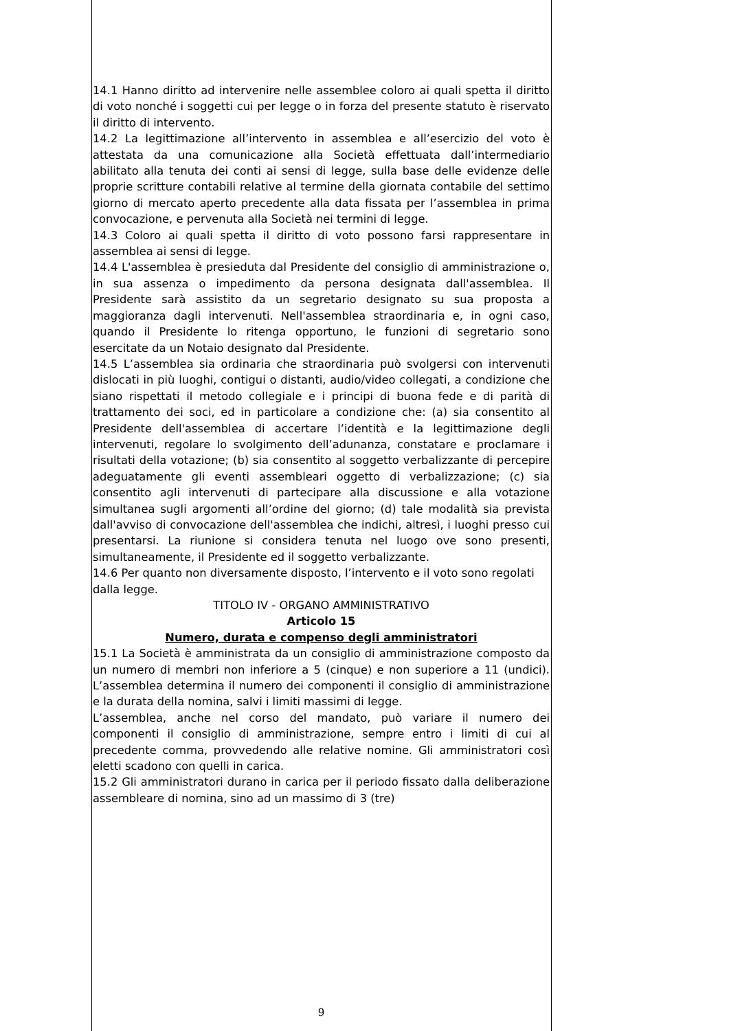14.1 Hanno diritto ad intervenire nelle assemblee coloro ai quali spetta il diritto di voto nonché i soggetti cui per legge o in forza del presente statuto è riservato il diritto di intervento.
14.2 La legittimazione all’intervento in assemblea e all’esercizio del voto è attestata da una comunicazione alla Società effettuata dall’intermediario abilitato alla tenuta dei conti ai sensi di legge, sulla base delle evidenze delle proprie scritture contabili relative al termine della giornata contabile del settimo giorno di mercato aperto precedente alla data fissata per l’assemblea in prima convocazione, e pervenuta alla Società nei termini di legge.
14.3 Coloro ai quali spetta il diritto di voto possono farsi rappresentare in assemblea ai sensi di legge.
14.4 L'assemblea è presieduta dal Presidente del consiglio di amministrazione o, in sua assenza o impedimento da persona designata dall'assemblea. Il Presidente sarà assistito da un segretario designato su sua proposta a maggioranza dagli intervenuti. Nell'assemblea straordinaria e, in ogni caso, quando il Presidente lo ritenga opportuno, le funzioni di segretario sono esercitate da un Notaio designato dal Presidente.
14.5 L’assemblea sia ordinaria che straordinaria può svolgersi con intervenuti dislocati in più luoghi, contigui o distanti, audio/video collegati, a condizione che siano rispettati il metodo collegiale e i principi di buona fede e di parità di trattamento dei soci, ed in particolare a condizione che: (a) sia consentito al Presidente dell'assemblea di accertare l’identità e la legittimazione degli intervenuti, regolare lo svolgimento dell’adunanza, constatare e proclamare i risultati della votazione; (b) sia consentito al soggetto verbalizzante di percepire adeguatamente gli eventi assembleari oggetto di verbalizzazione; (c) sia consentito agli intervenuti di partecipare alla discussione e alla votazione simultanea sugli argomenti all’ordine del giorno; (d) tale modalità sia prevista dall'avviso di convocazione dell'assemblea che indichi, altresì, i luoghi presso cui presentarsi. La riunione si considera tenuta nel luogo ove sono presenti, simultaneamente, il Presidente ed il soggetto verbalizzante.
14.6 Per quanto non diversamente disposto, l’intervento e il voto sono regolati dalla legge.
TITOLO IV - ORGANO AMMINISTRATIVO
Articolo 15
Numero, durata e compenso degli amministratori
15.1 La Società è amministrata da un consiglio di amministrazione composto da un numero di membri non inferiore a 5 (cinque) e non superiore a 11 (undici). L’assemblea determina il numero dei componenti il consiglio di amministrazione e la durata della nomina, salvi i limiti massimi di legge.
L’assemblea, anche nel corso del mandato, può variare il numero dei componenti il consiglio di amministrazione, sempre entro i limiti di cui al precedente comma, provvedendo alle relative nomine. Gli amministratori così eletti scadono con quelli in carica.
15.2 Gli amministratori durano in carica per il periodo fissato dalla deliberazione assembleare di nomina, sino ad un massimo di 3 (tre)
9